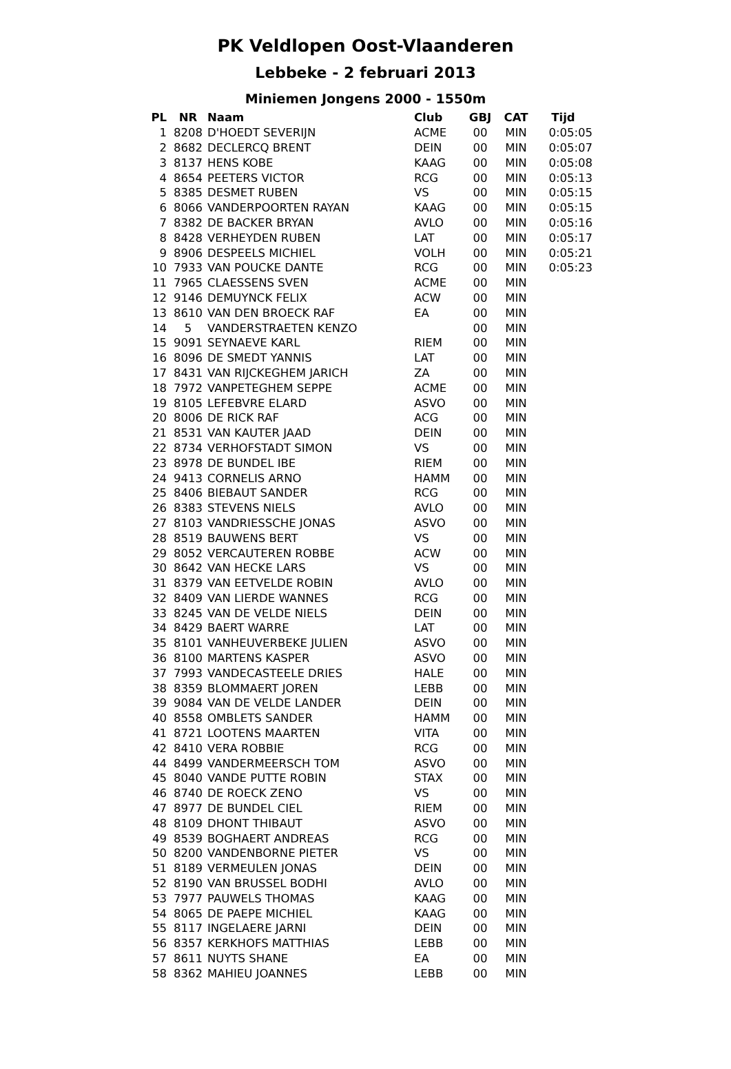PK Veldlopen Oost-Vlaanderen
Lebbeke - 2 februari 2013
Miniemen Jongens 2000 - 1550m
| PL | NR | Naam | Club | GBJ | CAT | Tijd |
| --- | --- | --- | --- | --- | --- | --- |
| 1 | 8208 | D'HOEDT SEVERIJN | ACME | 00 | MIN | 0:05:05 |
| 2 | 8682 | DECLERCQ BRENT | DEIN | 00 | MIN | 0:05:07 |
| 3 | 8137 | HENS KOBE | KAAG | 00 | MIN | 0:05:08 |
| 4 | 8654 | PEETERS VICTOR | RCG | 00 | MIN | 0:05:13 |
| 5 | 8385 | DESMET RUBEN | VS | 00 | MIN | 0:05:15 |
| 6 | 8066 | VANDERPOORTEN RAYAN | KAAG | 00 | MIN | 0:05:15 |
| 7 | 8382 | DE BACKER BRYAN | AVLO | 00 | MIN | 0:05:16 |
| 8 | 8428 | VERHEYDEN RUBEN | LAT | 00 | MIN | 0:05:17 |
| 9 | 8906 | DESPEELS MICHIEL | VOLH | 00 | MIN | 0:05:21 |
| 10 | 7933 | VAN POUCKE DANTE | RCG | 00 | MIN | 0:05:23 |
| 11 | 7965 | CLAESSENS SVEN | ACME | 00 | MIN | |
| 12 | 9146 | DEMUYNCK FELIX | ACW | 00 | MIN | |
| 13 | 8610 | VAN DEN BROECK RAF | EA | 00 | MIN | |
| 14 | 5 | VANDERSTRAETEN KENZO | | 00 | MIN | |
| 15 | 9091 | SEYNAEVE KARL | RIEM | 00 | MIN | |
| 16 | 8096 | DE SMEDT YANNIS | LAT | 00 | MIN | |
| 17 | 8431 | VAN RIJCKEGHEM JARICH | ZA | 00 | MIN | |
| 18 | 7972 | VANPETEGHEM SEPPE | ACME | 00 | MIN | |
| 19 | 8105 | LEFEBVRE ELARD | ASVO | 00 | MIN | |
| 20 | 8006 | DE RICK RAF | ACG | 00 | MIN | |
| 21 | 8531 | VAN KAUTER JAAD | DEIN | 00 | MIN | |
| 22 | 8734 | VERHOFSTADT SIMON | VS | 00 | MIN | |
| 23 | 8978 | DE BUNDEL IBE | RIEM | 00 | MIN | |
| 24 | 9413 | CORNELIS ARNO | HAMM | 00 | MIN | |
| 25 | 8406 | BIEBAUT SANDER | RCG | 00 | MIN | |
| 26 | 8383 | STEVENS NIELS | AVLO | 00 | MIN | |
| 27 | 8103 | VANDRIESSCHE JONAS | ASVO | 00 | MIN | |
| 28 | 8519 | BAUWENS BERT | VS | 00 | MIN | |
| 29 | 8052 | VERCAUTEREN ROBBE | ACW | 00 | MIN | |
| 30 | 8642 | VAN HECKE LARS | VS | 00 | MIN | |
| 31 | 8379 | VAN EETVELDE ROBIN | AVLO | 00 | MIN | |
| 32 | 8409 | VAN LIERDE WANNES | RCG | 00 | MIN | |
| 33 | 8245 | VAN DE VELDE NIELS | DEIN | 00 | MIN | |
| 34 | 8429 | BAERT WARRE | LAT | 00 | MIN | |
| 35 | 8101 | VANHEUVERBEKE JULIEN | ASVO | 00 | MIN | |
| 36 | 8100 | MARTENS KASPER | ASVO | 00 | MIN | |
| 37 | 7993 | VANDECASTEELE DRIES | HALE | 00 | MIN | |
| 38 | 8359 | BLOMMAERT JOREN | LEBB | 00 | MIN | |
| 39 | 9084 | VAN DE VELDE LANDER | DEIN | 00 | MIN | |
| 40 | 8558 | OMBLETS SANDER | HAMM | 00 | MIN | |
| 41 | 8721 | LOOTENS MAARTEN | VITA | 00 | MIN | |
| 42 | 8410 | VERA ROBBIE | RCG | 00 | MIN | |
| 44 | 8499 | VANDERMEERSCH TOM | ASVO | 00 | MIN | |
| 45 | 8040 | VANDE PUTTE ROBIN | STAX | 00 | MIN | |
| 46 | 8740 | DE ROECK ZENO | VS | 00 | MIN | |
| 47 | 8977 | DE BUNDEL CIEL | RIEM | 00 | MIN | |
| 48 | 8109 | DHONT THIBAUT | ASVO | 00 | MIN | |
| 49 | 8539 | BOGHAERT ANDREAS | RCG | 00 | MIN | |
| 50 | 8200 | VANDENBORNE PIETER | VS | 00 | MIN | |
| 51 | 8189 | VERMEULEN JONAS | DEIN | 00 | MIN | |
| 52 | 8190 | VAN BRUSSEL BODHI | AVLO | 00 | MIN | |
| 53 | 7977 | PAUWELS THOMAS | KAAG | 00 | MIN | |
| 54 | 8065 | DE PAEPE MICHIEL | KAAG | 00 | MIN | |
| 55 | 8117 | INGELAERE JARNI | DEIN | 00 | MIN | |
| 56 | 8357 | KERKHOFS MATTHIAS | LEBB | 00 | MIN | |
| 57 | 8611 | NUYTS SHANE | EA | 00 | MIN | |
| 58 | 8362 | MAHIEU JOANNES | LEBB | 00 | MIN | |